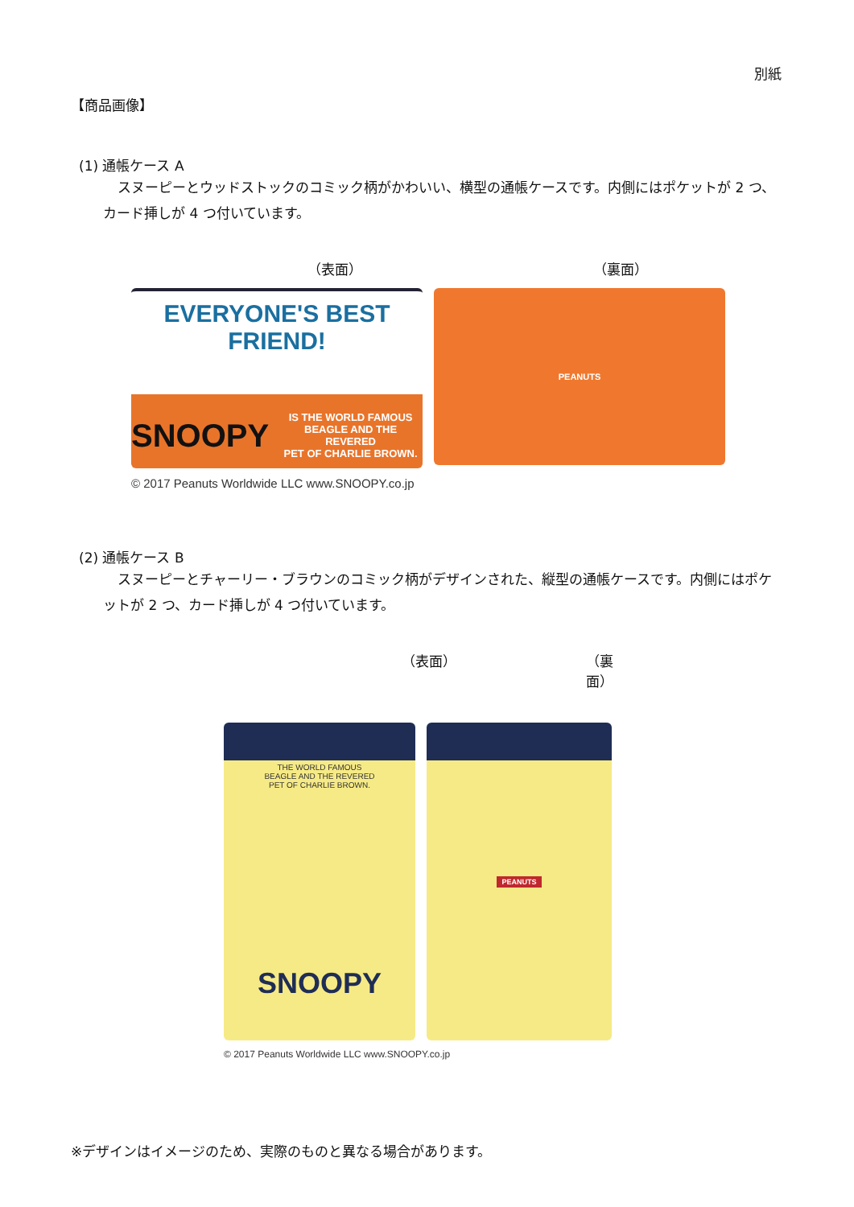別紙
【商品画像】
(1) 通帳ケース A
スヌーピーとウッドストックのコミック柄がかわいい、横型の通帳ケースです。内側にはポケットが 2 つ、カード挿しが 4 つ付いています。
（表面） （裏面）
EVERYONE'S BEST FRIEND!
SNOOPY IS THE WORLD FAMOUS
BEAGLE AND THE REVERED
PET OF CHARLIE BROWN.
PEANUTS
© 2017 Peanuts Worldwide LLC www.SNOOPY.co.jp
(2) 通帳ケース B
スヌーピーとチャーリー・ブラウンのコミック柄がデザインされた、縦型の通帳ケースです。内側にはポケットが 2 つ、カード挿しが 4 つ付いています。
（表面） （裏面）
THE WORLD FAMOUS
BEAGLE AND THE REVERED
PET OF CHARLIE BROWN.
SNOOPY
PEANUTS
© 2017 Peanuts Worldwide LLC www.SNOOPY.co.jp
※デザインはイメージのため、実際のものと異なる場合があります。